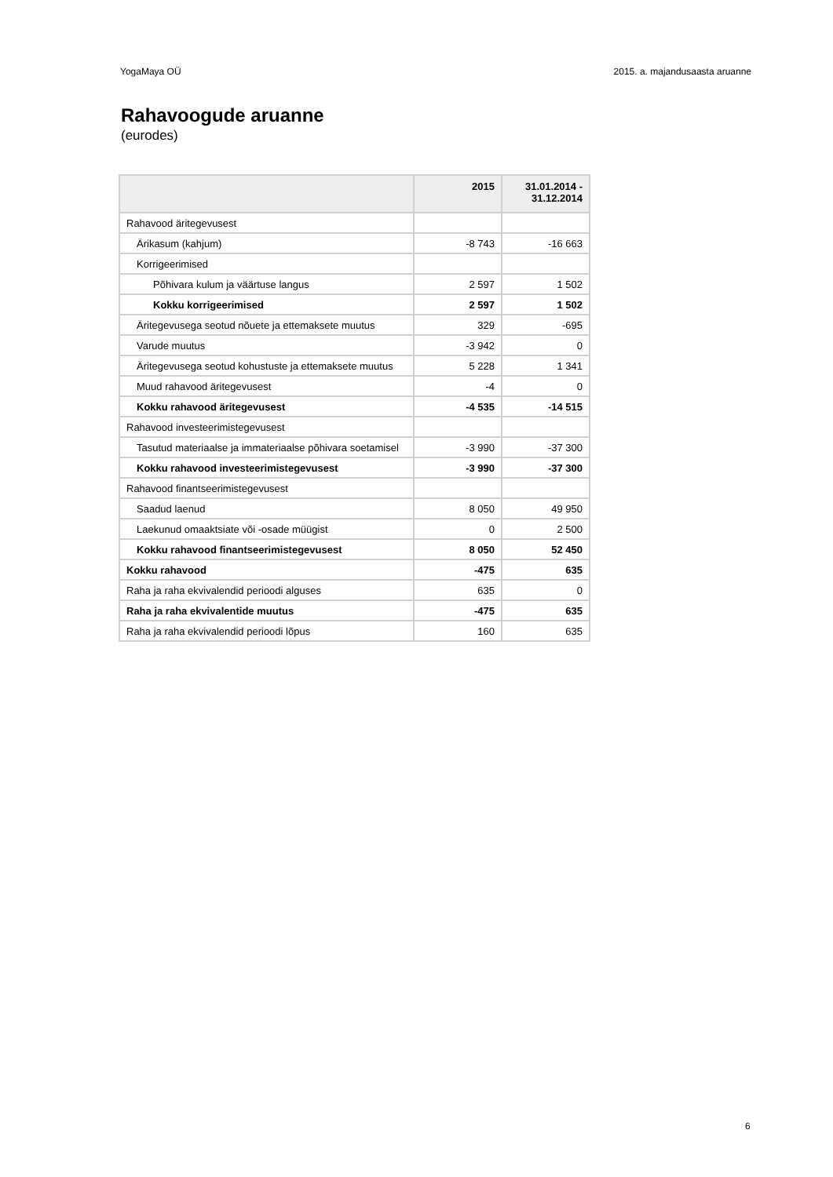YogaMaya OÜ 2015. a. majandusaasta aruanne
Rahavoogude aruanne
(eurodes)
| | 2015 | 31.01.2014 - 31.12.2014 |
| --- | --- | --- |
| Rahavood äritegevusest | | |
| Ärikasum (kahjum) | -8 743 | -16 663 |
| Korrigeerimised | | |
| Põhivara kulum ja väärtuse langus | 2 597 | 1 502 |
| Kokku korrigeerimised | 2 597 | 1 502 |
| Äritegevusega seotud nõuete ja ettemaksete muutus | 329 | -695 |
| Varude muutus | -3 942 | 0 |
| Äritegevusega seotud kohustuste ja ettemaksete muutus | 5 228 | 1 341 |
| Muud rahavood äritegevusest | -4 | 0 |
| Kokku rahavood äritegevusest | -4 535 | -14 515 |
| Rahavood investeerimistegevusest | | |
| Tasutud materiaalse ja immateriaalse põhivara soetamisel | -3 990 | -37 300 |
| Kokku rahavood investeerimistegevusest | -3 990 | -37 300 |
| Rahavood finantseerimistegevusest | | |
| Saadud laenud | 8 050 | 49 950 |
| Laekunud omaaktsiate või -osade müügist | 0 | 2 500 |
| Kokku rahavood finantseerimistegevusest | 8 050 | 52 450 |
| Kokku rahavood | -475 | 635 |
| Raha ja raha ekvivalendid perioodi alguses | 635 | 0 |
| Raha ja raha ekvivalentide muutus | -475 | 635 |
| Raha ja raha ekvivalendid perioodi lõpus | 160 | 635 |
6